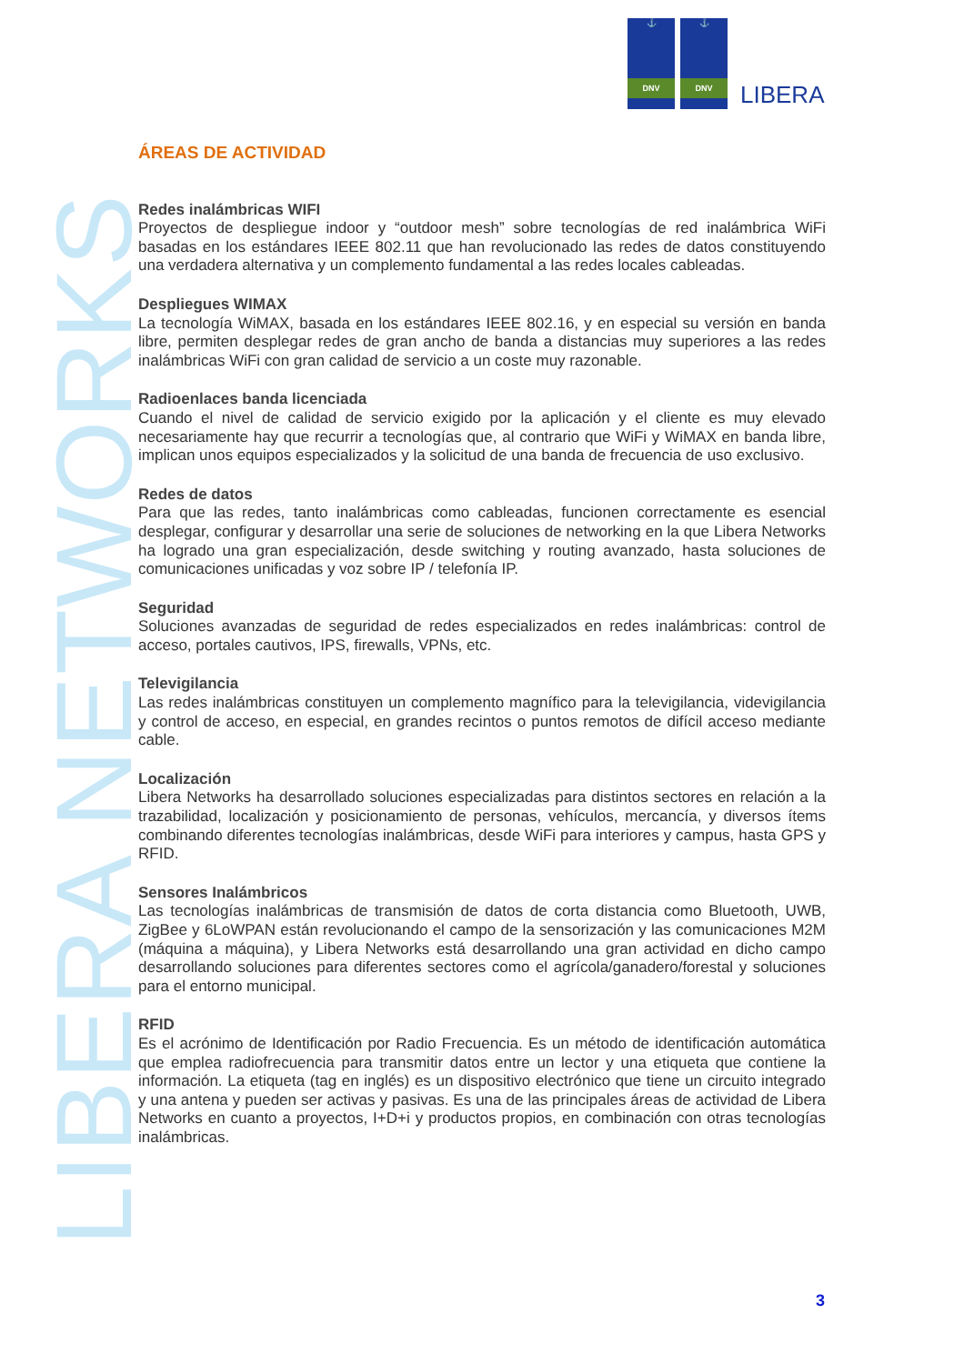⚓
DNV
⚓
DNV
LIBERA
LIBERA NETWORKS
ÁREAS DE ACTIVIDAD
Redes inalámbricas WIFI
Proyectos de despliegue indoor y “outdoor mesh” sobre tecnologías de red inalámbrica WiFi basadas en los estándares IEEE 802.11 que han revolucionado las redes de datos constituyendo una verdadera alternativa y un complemento fundamental a las redes locales cableadas.
Despliegues WIMAX
La tecnología WiMAX, basada en los estándares IEEE 802.16, y en especial su versión en banda libre, permiten desplegar redes de gran ancho de banda a distancias muy superiores a las redes inalámbricas WiFi con gran calidad de servicio a un coste muy razonable.
Radioenlaces banda licenciada
Cuando el nivel de calidad de servicio exigido por la aplicación y el cliente es muy elevado necesariamente hay que recurrir a tecnologías que, al contrario que WiFi y WiMAX en banda libre, implican unos equipos especializados y la solicitud de una banda de frecuencia de uso exclusivo.
Redes de datos
Para que las redes, tanto inalámbricas como cableadas, funcionen correctamente es esencial desplegar, configurar y desarrollar una serie de soluciones de networking en la que Libera Networks ha logrado una gran especialización, desde switching y routing avanzado, hasta soluciones de comunicaciones unificadas y voz sobre IP / telefonía IP.
Seguridad
Soluciones avanzadas de seguridad de redes especializados en redes inalámbricas: control de acceso, portales cautivos, IPS, firewalls, VPNs, etc.
Televigilancia
Las redes inalámbricas constituyen un complemento magnífico para la televigilancia, videvigilancia y control de acceso, en especial, en grandes recintos o puntos remotos de difícil acceso mediante cable.
Localización
Libera Networks ha desarrollado soluciones especializadas para distintos sectores en relación a la trazabilidad, localización y posicionamiento de personas, vehículos, mercancía, y diversos ítems combinando diferentes tecnologías inalámbricas, desde WiFi para interiores y campus, hasta GPS y RFID.
Sensores Inalámbricos
Las tecnologías inalámbricas de transmisión de datos de corta distancia como Bluetooth, UWB, ZigBee y 6LoWPAN están revolucionando el campo de la sensorización y las comunicaciones M2M (máquina a máquina), y Libera Networks está desarrollando una gran actividad en dicho campo desarrollando soluciones para diferentes sectores como el agrícola/ganadero/forestal y soluciones para el entorno municipal.
RFID
Es el acrónimo de Identificación por Radio Frecuencia. Es un método de identificación automática que emplea radiofrecuencia para transmitir datos entre un lector y una etiqueta que contiene la información. La etiqueta (tag en inglés) es un dispositivo electrónico que tiene un circuito integrado y una antena y pueden ser activas y pasivas. Es una de las principales áreas de actividad de Libera Networks en cuanto a proyectos, I+D+i y productos propios, en combinación con otras tecnologías inalámbricas.
3